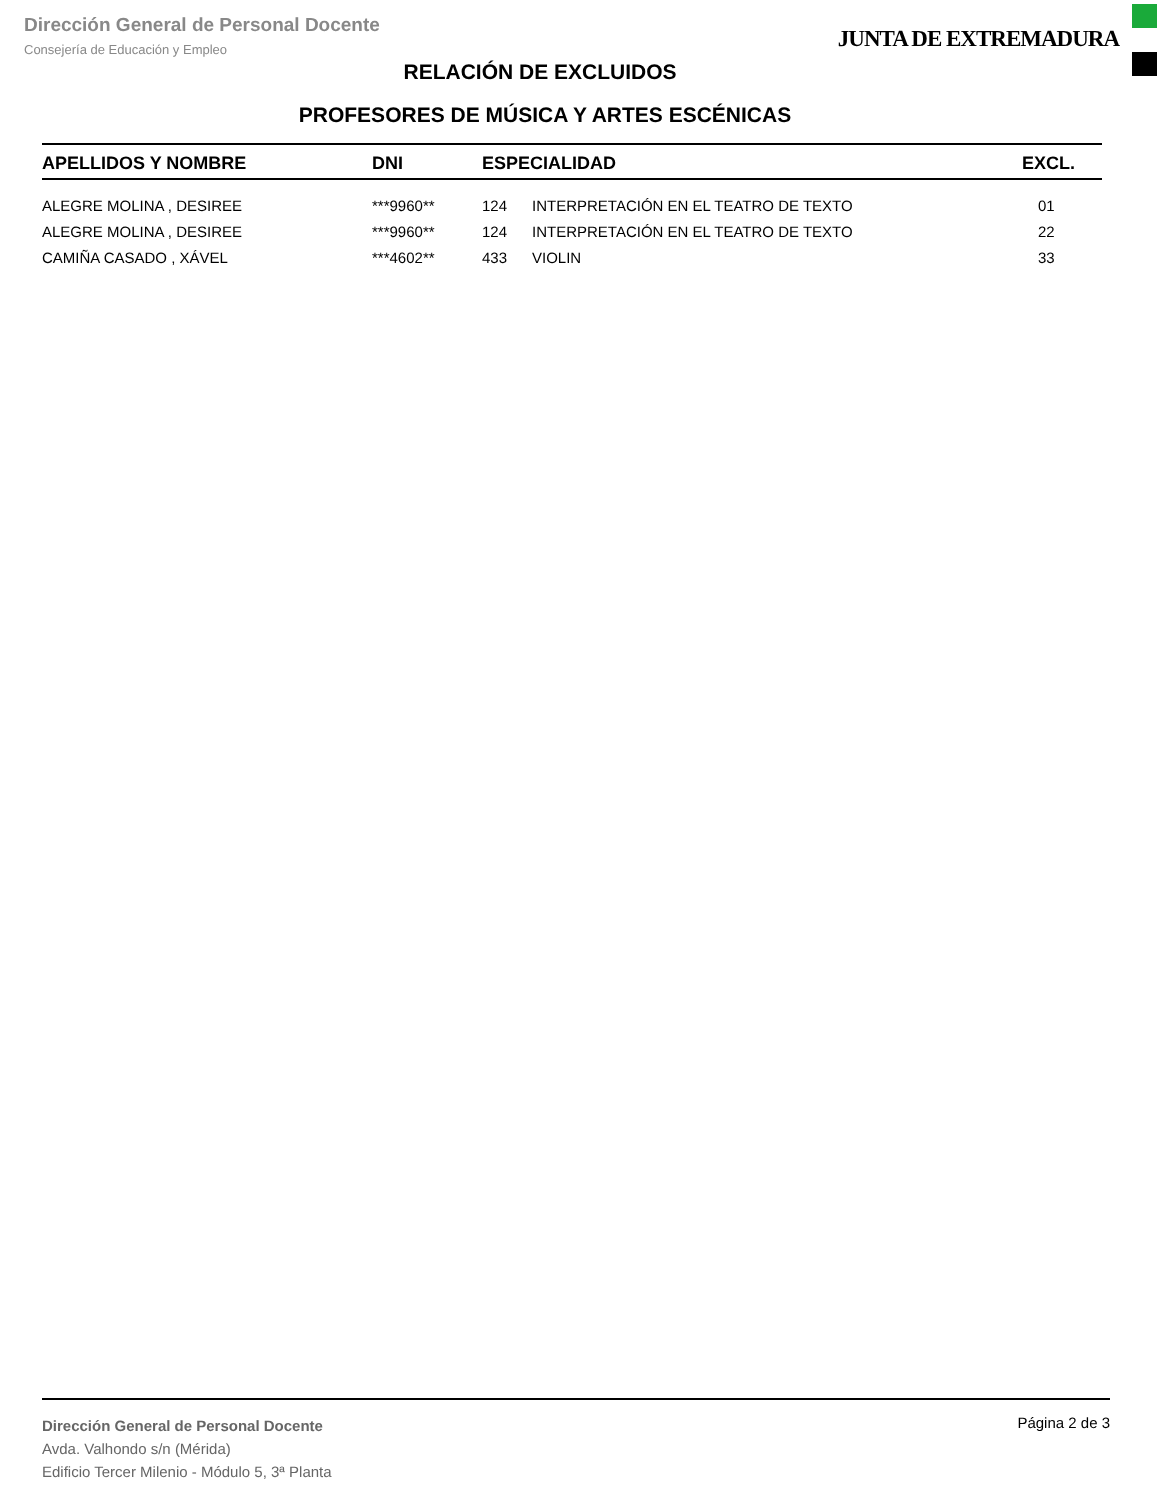Dirección General de Personal Docente
Consejería de Educación y Empleo
JUNTA DE EXTREMADURA
RELACIÓN DE EXCLUIDOS
PROFESORES DE MÚSICA Y ARTES ESCÉNICAS
| APELLIDOS Y NOMBRE | DNI | ESPECIALIDAD | | EXCL. |
| --- | --- | --- | --- | --- |
| ALEGRE MOLINA , DESIREE | ***9960** | 124 | INTERPRETACIÓN EN EL TEATRO DE TEXTO | 01 |
| ALEGRE MOLINA , DESIREE | ***9960** | 124 | INTERPRETACIÓN EN EL TEATRO DE TEXTO | 22 |
| CAMIÑA CASADO , XÁVEL | ***4602** | 433 | VIOLIN | 33 |
Dirección General de Personal Docente
Avda. Valhondo s/n (Mérida)
Edificio Tercer Milenio - Módulo 5, 3ª Planta
Página 2 de 3